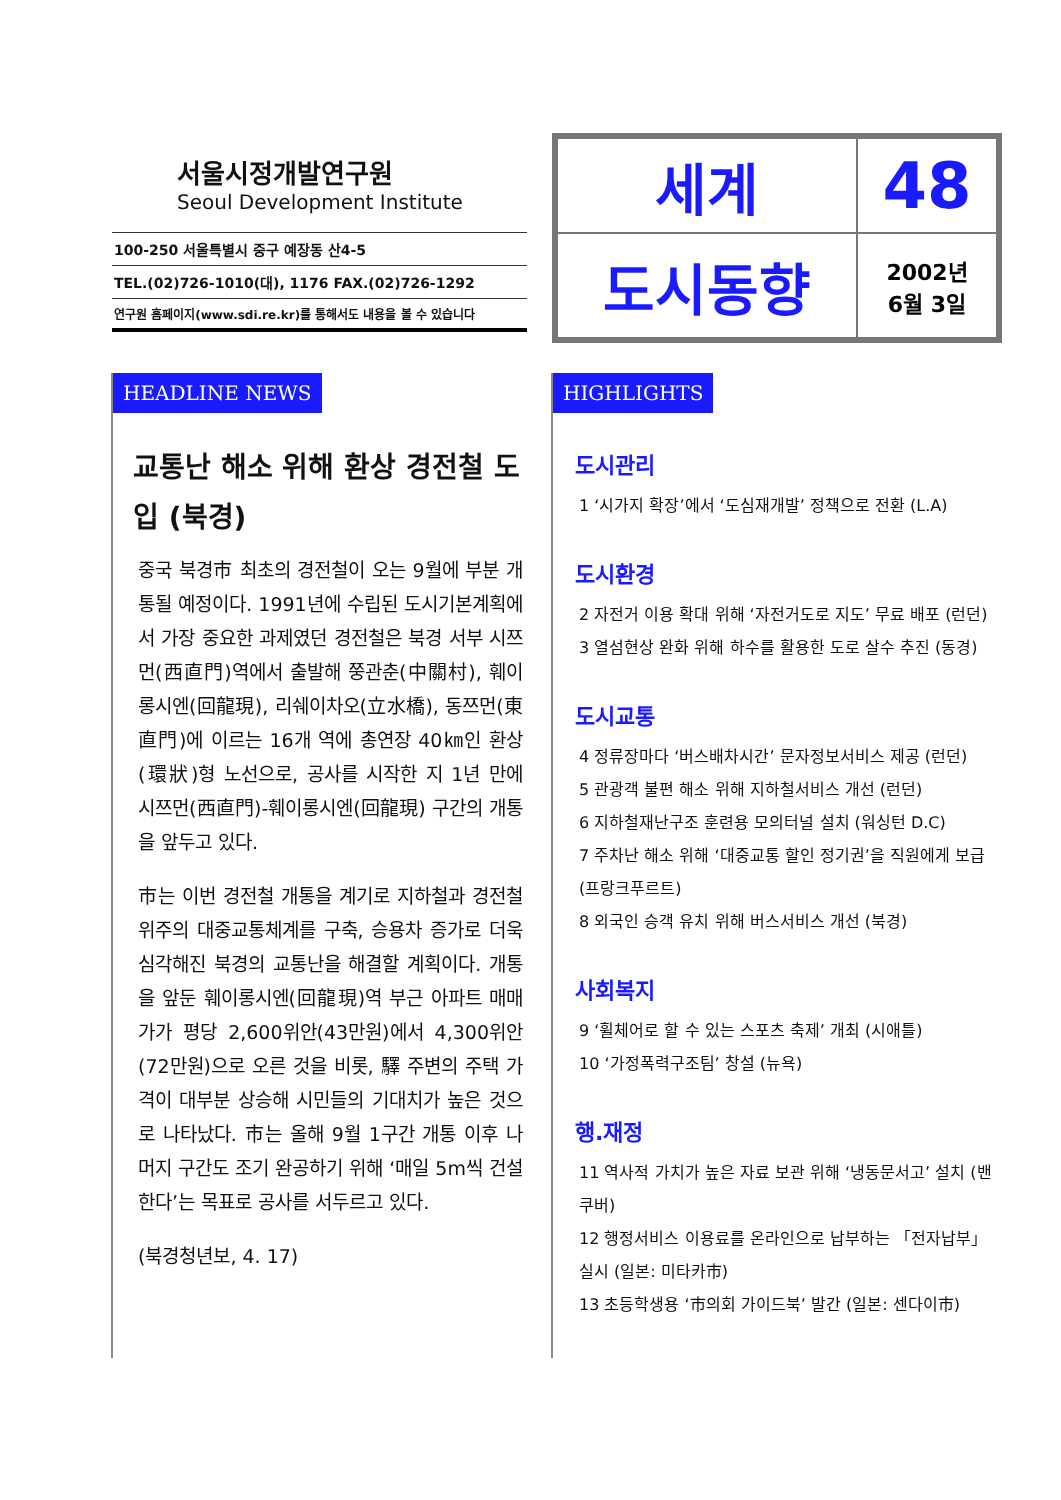서울시정개발연구원
Seoul Development Institute
100-250 서울특별시 중구 예장동 산4-5
TEL.(02)726-1010(대), 1176 FAX.(02)726-1292
연구원 홈페이지(www.sdi.re.kr)를 통해서도 내용을 볼 수 있습니다
세계
48
도시동향
2002년
6월 3일
HEADLINE NEWS
교통난 해소 위해 환상 경전철 도입 (북경)
중국 북경市 최초의 경전철이 오는 9월에 부분 개통될 예정이다. 1991년에 수립된 도시기본계획에서 가장 중요한 과제였던 경전철은 북경 서부 시쯔먼(西直門)역에서 출발해 쭝관춘(中關村), 훼이롱시엔(回龍現), 리쉐이차오(立水橋), 동쯔먼(東直門)에 이르는 16개 역에 총연장 40㎞인 환상(環狀)형 노선으로, 공사를 시작한 지 1년 만에 시쯔먼(西直門)-훼이롱시엔(回龍現) 구간의 개통을 앞두고 있다.
市는 이번 경전철 개통을 계기로 지하철과 경전철 위주의 대중교통체계를 구축, 승용차 증가로 더욱 심각해진 북경의 교통난을 해결할 계획이다. 개통을 앞둔 훼이롱시엔(回龍現)역 부근 아파트 매매가가 평당 2,600위안(43만원)에서 4,300위안(72만원)으로 오른 것을 비롯, 驛 주변의 주택 가격이 대부분 상승해 시민들의 기대치가 높은 것으로 나타났다. 市는 올해 9월 1구간 개통 이후 나머지 구간도 조기 완공하기 위해 ‘매일 5m씩 건설한다’는 목표로 공사를 서두르고 있다.
(북경청년보, 4. 17)
HIGHLIGHTS
도시관리
1 ‘시가지 확장’에서 ‘도심재개발’ 정책으로 전환 (L.A)
도시환경
2 자전거 이용 확대 위해 ‘자전거도로 지도’ 무료 배포 (런던)
3 열섬현상 완화 위해 하수를 활용한 도로 살수 추진 (동경)
도시교통
4 정류장마다 ‘버스배차시간’ 문자정보서비스 제공 (런던)
5 관광객 불편 해소 위해 지하철서비스 개선 (런던)
6 지하철재난구조 훈련용 모의터널 설치 (워싱턴 D.C)
7 주차난 해소 위해 ‘대중교통 할인 정기권’을 직원에게 보급 (프랑크푸르트)
8 외국인 승객 유치 위해 버스서비스 개선 (북경)
사회복지
9 ‘휠체어로 할 수 있는 스포츠 축제’ 개최 (시애틀)
10 ‘가정폭력구조팀’ 창설 (뉴욕)
행.재정
11 역사적 가치가 높은 자료 보관 위해 ‘냉동문서고’ 설치 (밴쿠버)
12 행정서비스 이용료를 온라인으로 납부하는 「전자납부」 실시 (일본: 미타카市)
13 초등학생용 ‘市의회 가이드북’ 발간 (일본: 센다이市)